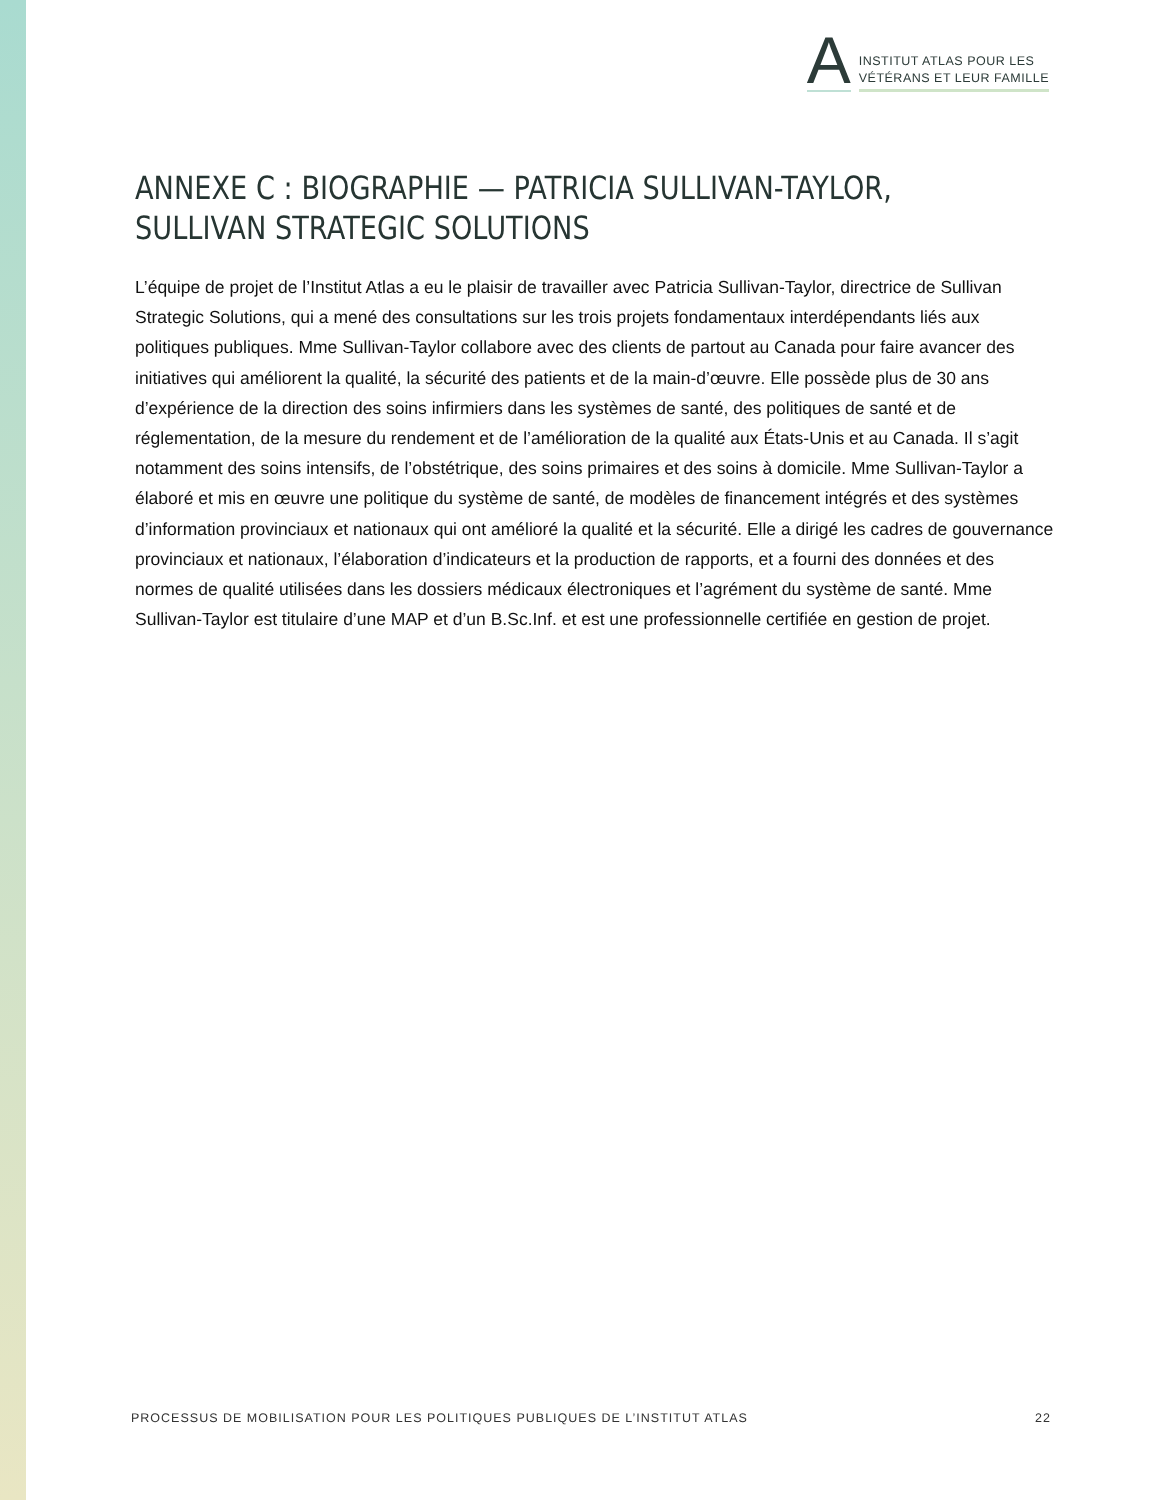A
INSTITUT ATLAS POUR LES
VÉTÉRANS ET LEUR FAMILLE
ANNEXE C : BIOGRAPHIE — PATRICIA SULLIVAN-TAYLOR, SULLIVAN STRATEGIC SOLUTIONS
L’équipe de projet de l’Institut Atlas a eu le plaisir de travailler avec Patricia Sullivan-Taylor, directrice de Sullivan Strategic Solutions, qui a mené des consultations sur les trois projets fondamentaux interdépendants liés aux politiques publiques. Mme Sullivan-Taylor collabore avec des clients de partout au Canada pour faire avancer des initiatives qui améliorent la qualité, la sécurité des patients et de la main-d’œuvre. Elle possède plus de 30 ans d’expérience de la direction des soins infirmiers dans les systèmes de santé, des politiques de santé et de réglementation, de la mesure du rendement et de l’amélioration de la qualité aux États-Unis et au Canada. Il s’agit notamment des soins intensifs, de l’obstétrique, des soins primaires et des soins à domicile. Mme Sullivan-Taylor a élaboré et mis en œuvre une politique du système de santé, de modèles de financement intégrés et des systèmes d’information provinciaux et nationaux qui ont amélioré la qualité et la sécurité. Elle a dirigé les cadres de gouvernance provinciaux et nationaux, l’élaboration d’indicateurs et la production de rapports, et a fourni des données et des normes de qualité utilisées dans les dossiers médicaux électroniques et l’agrément du système de santé. Mme Sullivan-Taylor est titulaire d’une MAP et d’un B.Sc.Inf. et est une professionnelle certifiée en gestion de projet.
PROCESSUS DE MOBILISATION POUR LES POLITIQUES PUBLIQUES DE L’INSTITUT ATLAS 22